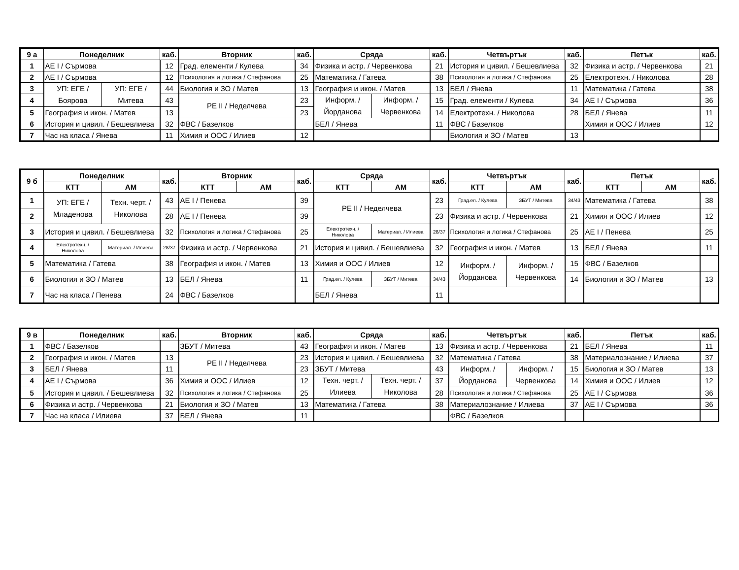| 9 а | Понеделник | | каб. | Вторник | каб. | Сряда | | каб. | Четвъртък | каб. | Петък | каб. |
| --- | --- | --- | --- | --- | --- | --- | --- | --- | --- | --- | --- | --- |
| 1 | АЕ I / Сърмова | | 12 | Град. елементи / Кулева | 34 | Физика и астр. / Червенкова | | 21 | История и цивил. / Бешевлиева | 32 | Физика и астр. / Червенкова | 21 |
| 2 | АЕ I / Сърмова | | 12 | Психология и логика / Стефанова | 25 | Математика / Гатева | | 38 | Психология и логика / Стефанова | 25 | Електротехн. / Николова | 28 |
| 3 | УП: ЕГЕ / Боярова | УП: ЕГЕ / Митева | 44 | Биология и ЗО / Матев | 13 | География и икон. / Матев | | 13 | БЕЛ / Янева | 11 | Математика / Гатева | 38 |
| 4 | | | 43 | РЕ II / Неделчева | 23 | Информ. / Йорданова | Информ. / Червенкова | 15 | Град. елементи / Кулева | 34 | АЕ I / Сърмова | 36 |
| 5 | География и икон. / Матев | | 13 | | 23 | | | 14 | Електротехн. / Николова | 28 | БЕЛ / Янева | 11 |
| 6 | История и цивил. / Бешевлиева | | 32 | ФВС / Базелков | | БЕЛ / Янева | | 11 | ФВС / Базелков | | Химия и ООС / Илиев | 12 |
| 7 | Час на класа / Янева | | 11 | Химия и ООС / Илиев | 12 | | | | Биология и ЗО / Матев | 13 | | |
| 9 б | Понеделник | | каб. | Вторник | | каб. | Сряда | | каб. | Четвъртък | | каб. | Петък | | каб. |
| --- | --- | --- | --- | --- | --- | --- | --- | --- | --- | --- | --- | --- | --- | --- | --- |
| | КТТ | АМ | | КТТ | АМ | | КТТ | АМ | | КТТ | АМ | | КТТ | АМ | |
| 1 | УП: ЕГЕ / Младенова | Техн. черт. / Николова | 43 | АЕ I / Пенева | | 39 | РЕ II / Неделчева | | 23 | Град.ел. / Кулева | ЗБУТ / Митева | 34/43 | Математика / Гатева | | 38 |
| 2 | | | 28 | АЕ I / Пенева | | 39 | | | 23 | Физика и астр. / Червенкова | | 21 | Химия и ООС / Илиев | | 12 |
| 3 | История и цивил. / Бешевлиева | | 32 | Психология и логика / Стефанова | | 25 | Електротехн. / Николова | Материал. / Илиева | 28/37 | Психология и логика / Стефанова | | 25 | АЕ I / Пенева | | 25 |
| 4 | Електротехн. / Николова | Материал. / Илиева | 28/37 | Физика и астр. / Червенкова | | 21 | История и цивил. / Бешевлиева | | 32 | География и икон. / Матев | | 13 | БЕЛ / Янева | | 11 |
| 5 | Математика / Гатева | | 38 | География и икон. / Матев | | 13 | Химия и ООС / Илиев | | 12 | Информ. / Йорданова | Информ. / Червенкова | 15 | ФВС / Базелков | | |
| 6 | Биология и ЗО / Матев | | 13 | БЕЛ / Янева | | 11 | Град.ел. / Кулева | ЗБУТ / Митева | 34/43 | | | 14 | Биология и ЗО / Матев | | 13 |
| 7 | Час на класа / Пенева | | 24 | ФВС / Базелков | | | БЕЛ / Янева | | 11 | | | | | | |
| 9 в | Понеделник | каб. | Вторник | каб. | Сряда | | каб. | Четвъртък | | каб. | Петък | каб. |
| --- | --- | --- | --- | --- | --- | --- | --- | --- | --- | --- | --- | --- |
| 1 | ФВС / Базелков | | ЗБУТ / Митева | 43 | География и икон. / Матев | | 13 | Физика и астр. / Червенкова | | 21 | БЕЛ / Янева | 11 |
| 2 | География и икон. / Матев | 13 | РЕ II / Неделчева | 23 | История и цивил. / Бешевлиева | | 32 | Математика / Гатева | | 38 | Материалознание / Илиева | 37 |
| 3 | БЕЛ / Янева | 11 | | 23 | ЗБУТ / Митева | | 43 | Информ. / Йорданова | Информ. / Червенкова | 15 | Биология и ЗО / Матев | 13 |
| 4 | АЕ I / Сърмова | 36 | Химия и ООС / Илиев | 12 | Техн. черт. / Илиева | Техн. черт. / Николова | 37 | | | 14 | Химия и ООС / Илиев | 12 |
| 5 | История и цивил. / Бешевлиева | 32 | Психология и логика / Стефанова | 25 | | | 28 | Психология и логика / Стефанова | | 25 | АЕ I / Сърмова | 36 |
| 6 | Физика и астр. / Червенкова | 21 | Биология и ЗО / Матев | 13 | Математика / Гатева | | 38 | Материалознание / Илиева | | 37 | АЕ I / Сърмова | 36 |
| 7 | Час на класа / Илиева | 37 | БЕЛ / Янева | 11 | | | | ФВС / Базелков | | | | |